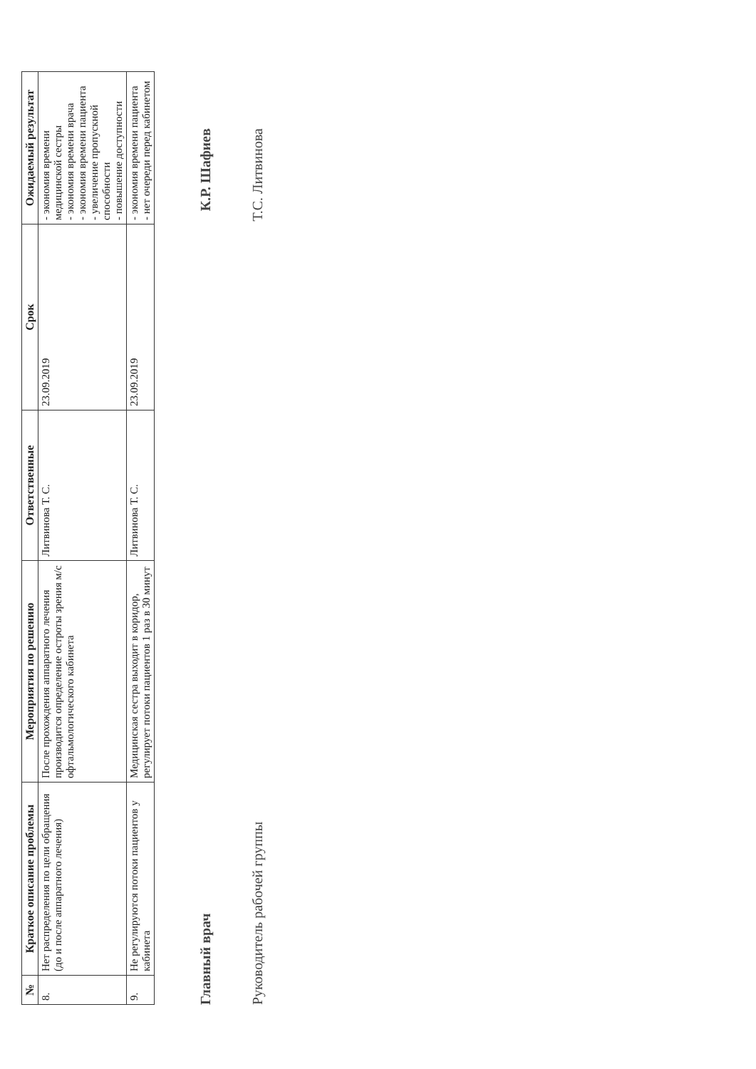| № | Краткое описание проблемы | Мероприятия по решению | Ответственные | Срок | Ожидаемый результат |
| --- | --- | --- | --- | --- | --- |
| 8. | Нет распределения по цели обращения (до и после аппаратного лечения) | После прохождения аппаратного лечения производится определение остроты зрения м/с офтальмологического кабинета | Литвинова Т. С. | 23.09.2019 | - экономия времени медицинской сестры - экономия времени врача - экономия времени пациента - увеличение пропускной способности - повышение доступности |
| 9. | Не регулируются потоки пациентов у кабинета | Медицинская сестра выходит в коридор, регулирует потоки пациентов 1 раз в 30 минут | Литвинова Т. С. | 23.09.2019 | - экономия времени пациента - нет очереди перед кабинетом |
Главный врач К.Р. Шафиев
Руководитель рабочей группы Т.С. Литвинова